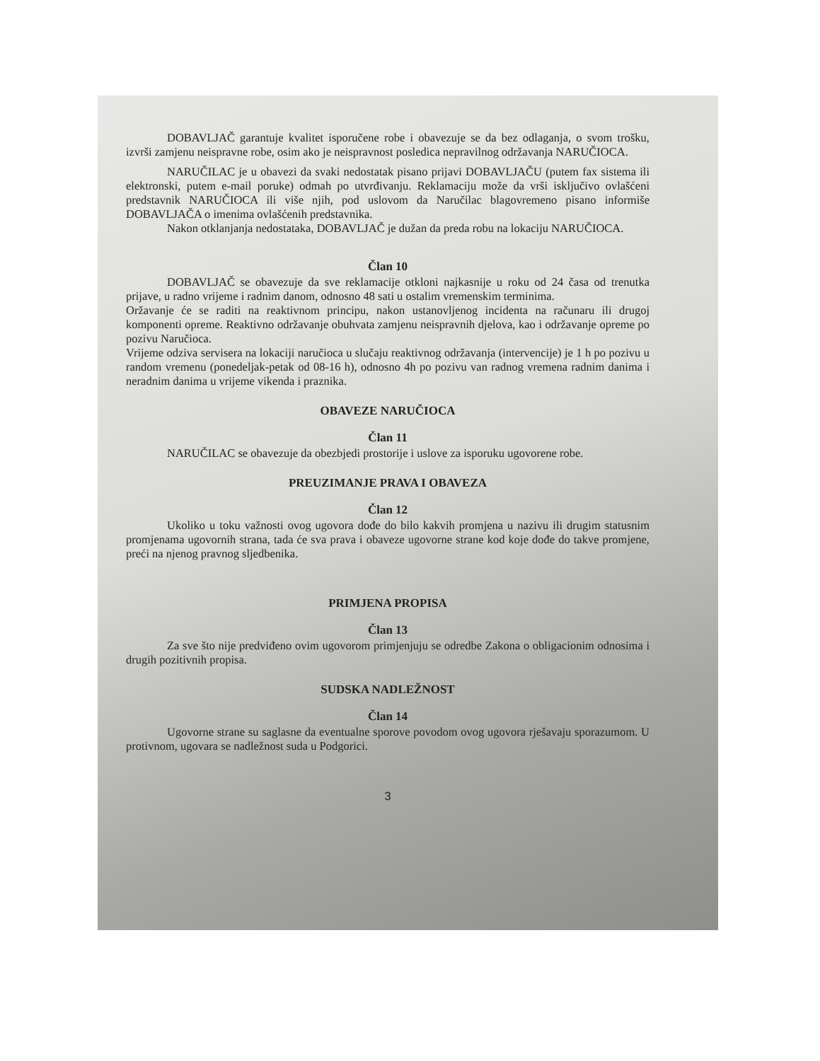DOBAVLJAČ garantuje kvalitet isporučene robe i obavezuje se da bez odlaganja, o svom trošku, izvrši zamjenu neispravne robe, osim ako je neispravnost posledica nepravilnog održavanja NARUČIOCA.
NARUČILAC je u obavezi da svaki nedostatak pisano prijavi DOBAVLJAČU (putem fax sistema ili elektronski, putem e-mail poruke) odmah po utvrđivanju. Reklamaciju može da vrši isključivo ovlašćeni predstavnik NARUČIOCA ili više njih, pod uslovom da Naručilac blagovremeno pisano informiše DOBAVLJAČA o imenima ovlašćenih predstavnika.
Nakon otklanjanja nedostataka, DOBAVLJAČ je dužan da preda robu na lokaciju NARUČIOCA.
Član 10
DOBAVLJAČ se obavezuje da sve reklamacije otkloni najkasnije u roku od 24 časa od trenutka prijave, u radno vrijeme i radnim danom, odnosno 48 sati u ostalim vremenskim terminima.
Oržavanje će se raditi na reaktivnom principu, nakon ustanovljenog incidenta na računaru ili drugoj komponenti opreme. Reaktivno održavanje obuhvata zamjenu neispravnih djelova, kao i održavanje opreme po pozivu Naručioca.
Vrijeme odziva servisera na lokaciji naručioca u slučaju reaktivnog održavanja (intervencije) je 1 h po pozivu u random vremenu (ponedeljak-petak od 08-16 h), odnosno 4h po pozivu van radnog vremena radnim danima i neradnim danima u vrijeme vikenda i praznika.
OBAVEZE NARUČIOCA
Član 11
NARUČILAC se obavezuje da obezbjedi prostorije i uslove za isporuku ugovorene robe.
PREUZIMANJE PRAVA I OBAVEZA
Član 12
Ukoliko u toku važnosti ovog ugovora dođe do bilo kakvih promjena u nazivu ili drugim statusnim promjenama ugovornih strana, tada će sva prava i obaveze ugovorne strane kod koje dođe do takve promjene, preći na njenog pravnog sljedbenika.
PRIMJENA PROPISA
Član 13
Za sve što nije predviđeno ovim ugovorom primjenjuju se odredbe Zakona o obligacionim odnosima i drugih pozitivnih propisa.
SUDSKA NADLEŽNOST
Član 14
Ugovorne strane su saglasne da eventualne sporove povodom ovog ugovora rješavaju sporazumom. U protivnom, ugovara se nadležnost suda u Podgorici.
3